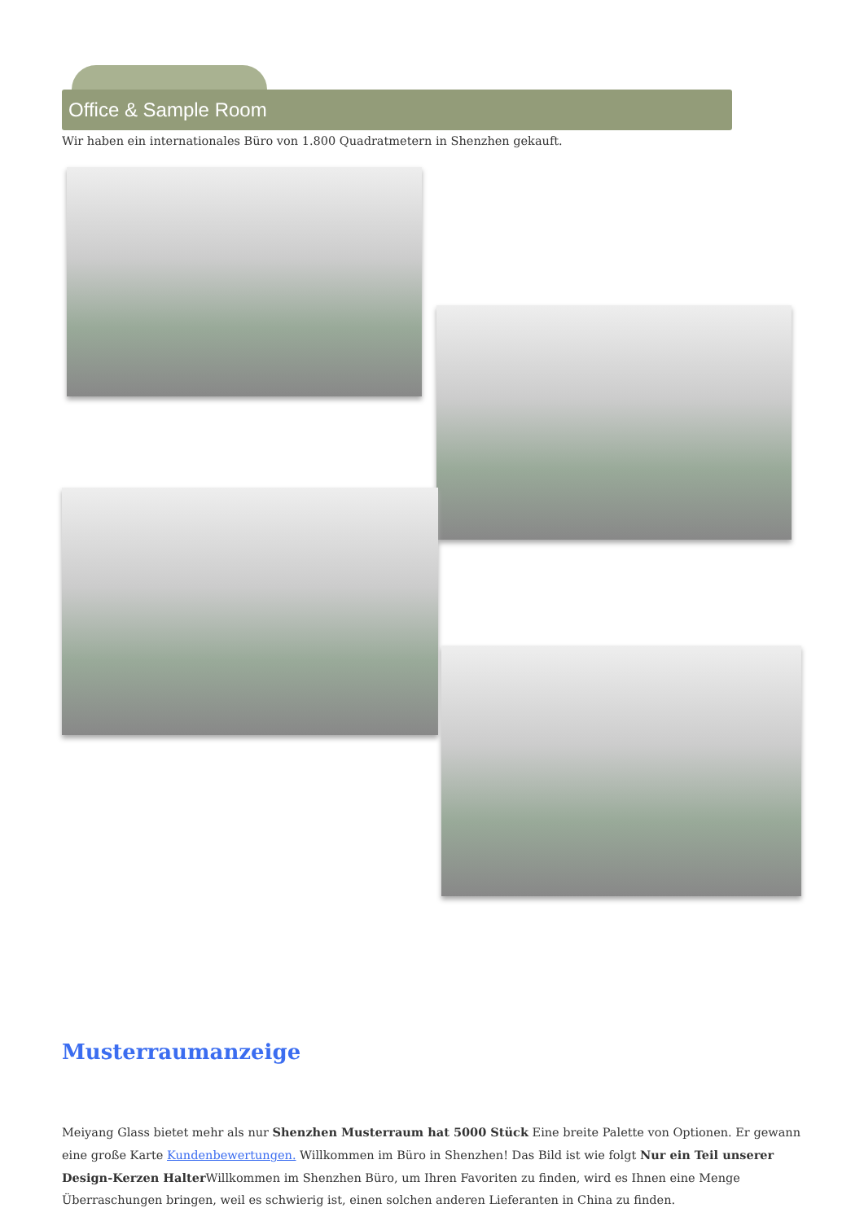Office & Sample Room
Wir haben ein internationales Büro von 1.800 Quadratmetern in Shenzhen gekauft.
Musterraumanzeige
Meiyang Glass bietet mehr als nur Shenzhen Musterraum hat 5000 Stück Eine breite Palette von Optionen. Er gewann eine große Karte Kundenbewertungen. Willkommen im Büro in Shenzhen! Das Bild ist wie folgt Nur ein Teil unserer Design-Kerzen Halter Willkommen im Shenzhen Büro, um Ihren Favoriten zu finden, wird es Ihnen eine Menge Überraschungen bringen, weil es schwierig ist, einen solchen anderen Lieferanten in China zu finden.